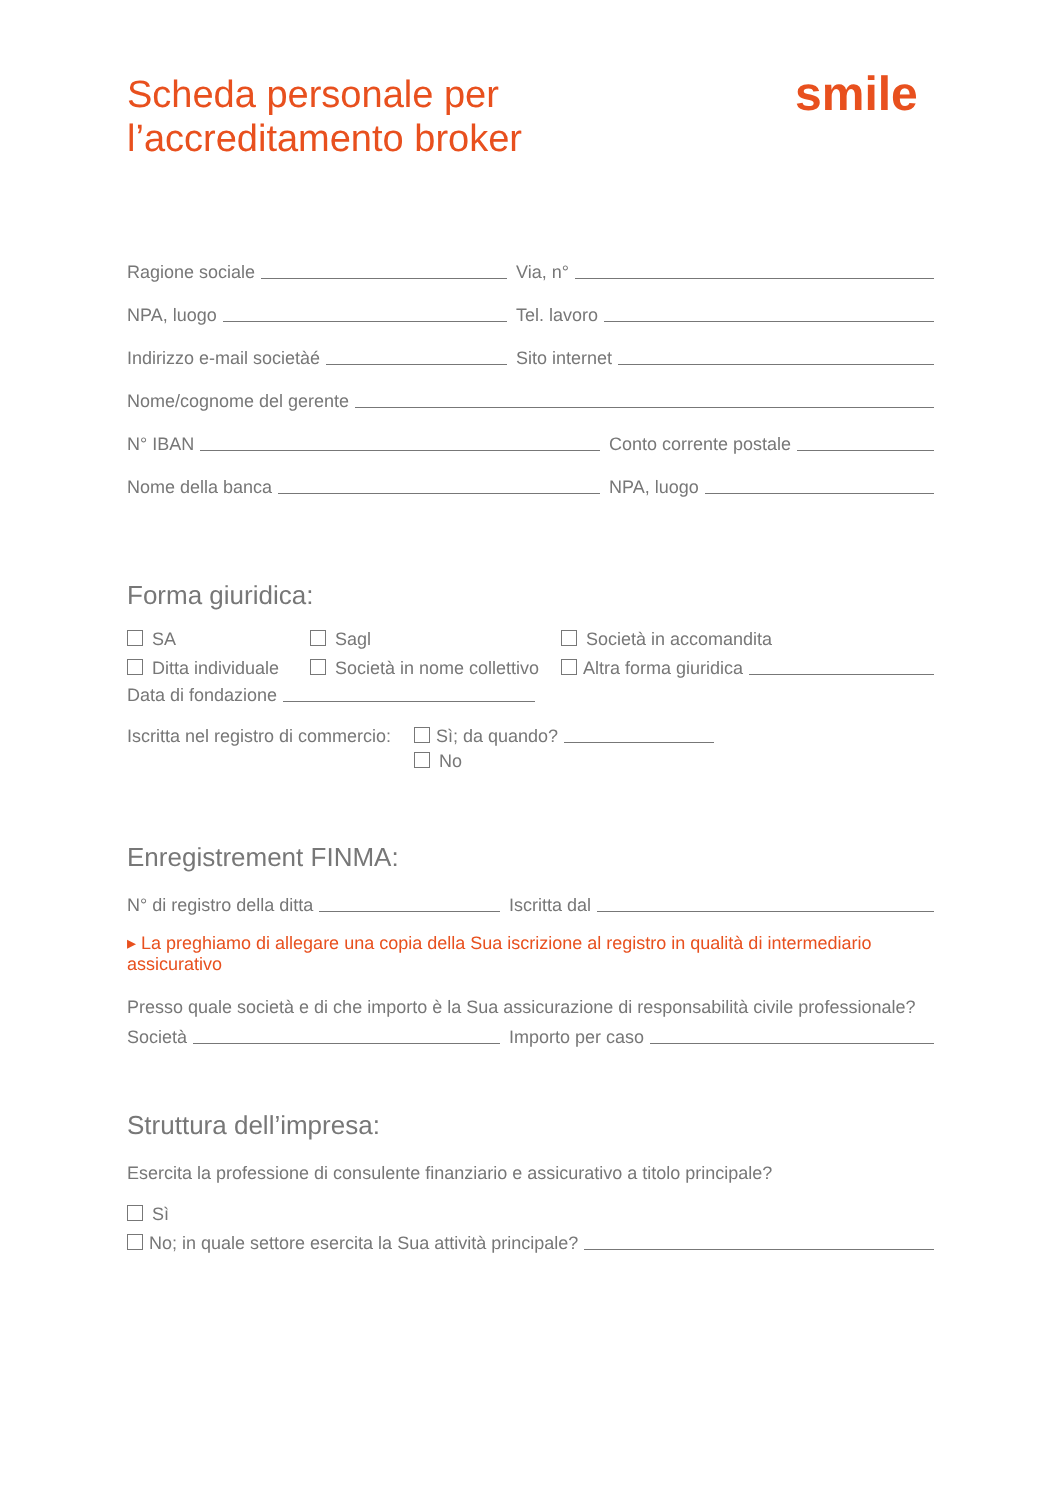Scheda personale per
l’accreditamento broker
smile
Ragione sociale
Via, n°
NPA, luogo
Tel. lavoro
Indirizzo e-mail societàé
Sito internet
Nome/cognome del gerente
N° IBAN
Conto corrente postale
Nome della banca
NPA, luogo
Forma giuridica:
SA
Sagl
Società in accomandita
Ditta individuale
Società in nome collettivo
Altra forma giuridica
Data di fondazione
Iscritta nel registro di commercio:
Sì; da quando?
No
Enregistrement FINMA:
N° di registro della ditta
Iscritta dal
▸ La preghiamo di allegare una copia della Sua iscrizione al registro in qualità di intermediario assicurativo
Presso quale società e di che importo è la Sua assicurazione di responsabilità civile professionale?
Società
Importo per caso
Struttura dell’impresa:
Esercita la professione di consulente finanziario e assicurativo a titolo principale?
Sì
No; in quale settore esercita la Sua attività principale?